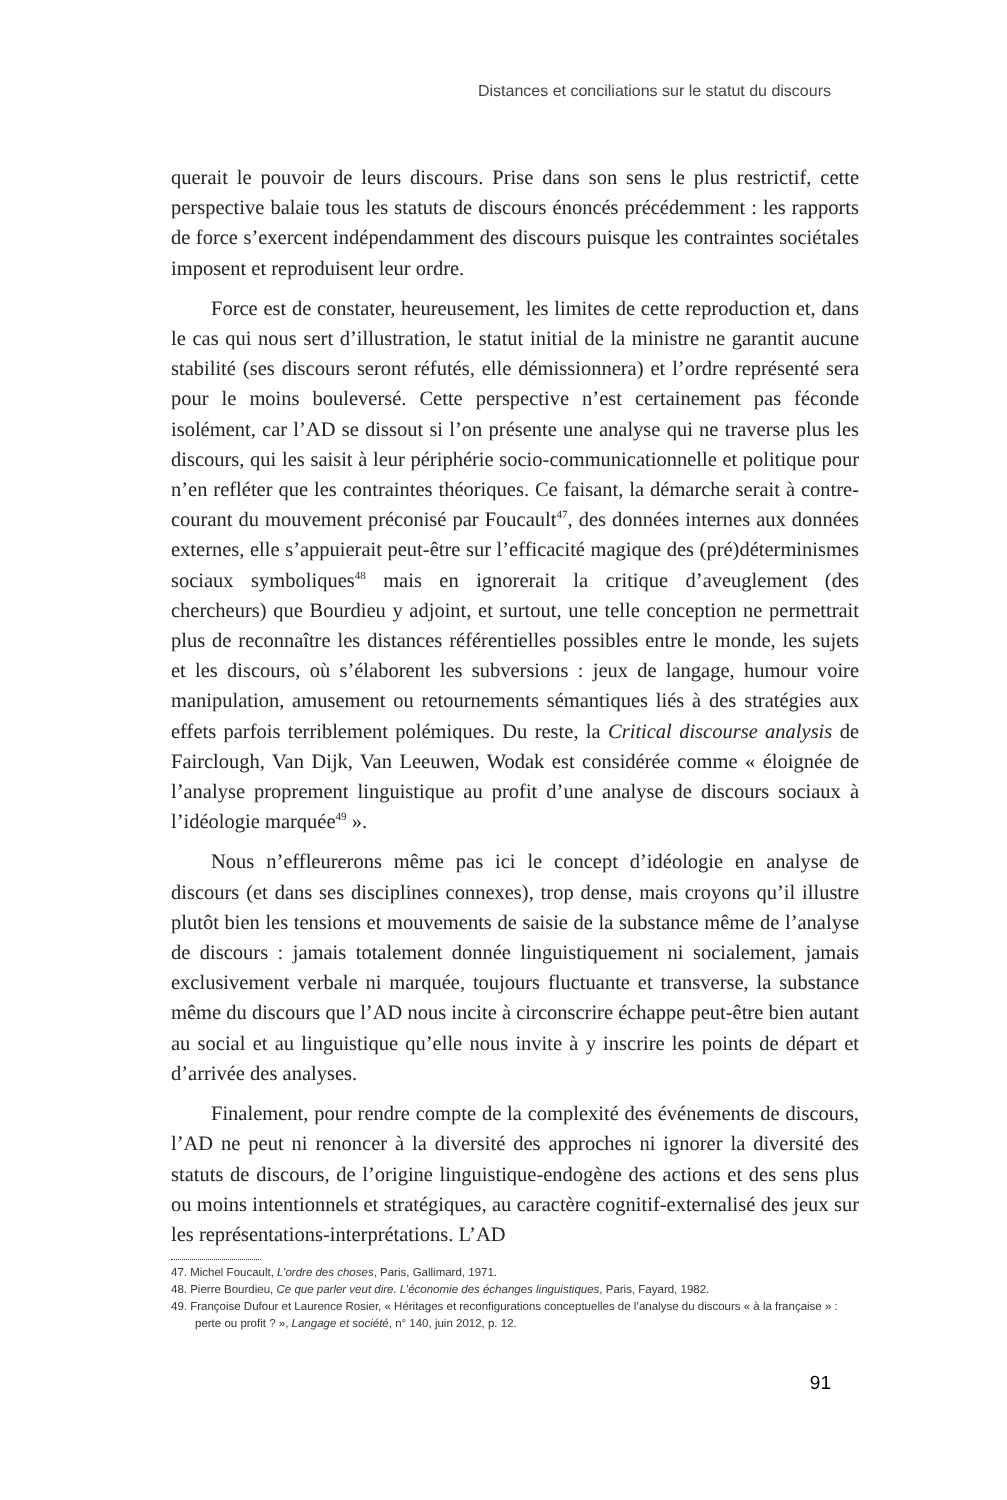Distances et conciliations sur le statut du discours
querait le pouvoir de leurs discours. Prise dans son sens le plus restrictif, cette perspective balaie tous les statuts de discours énoncés précédemment : les rapports de force s’exercent indépendamment des discours puisque les contraintes sociétales imposent et reproduisent leur ordre.
Force est de constater, heureusement, les limites de cette reproduction et, dans le cas qui nous sert d’illustration, le statut initial de la ministre ne garantit aucune stabilité (ses discours seront réfutés, elle démissionnera) et l’ordre représenté sera pour le moins bouleversé. Cette perspective n’est certainement pas féconde isolément, car l’AD se dissout si l’on présente une analyse qui ne traverse plus les discours, qui les saisit à leur périphérie socio-communicationnelle et politique pour n’en refléter que les contraintes théoriques. Ce faisant, la démarche serait à contre-courant du mouvement préconisé par Foucault<sup>47</sup>, des données internes aux données externes, elle s’appuierait peut-être sur l’efficacité magique des (pré)déterminismes sociaux symboliques<sup>48</sup> mais en ignorerait la critique d’aveuglement (des chercheurs) que Bourdieu y adjoint, et surtout, une telle conception ne permettrait plus de reconnaître les distances référentielles possibles entre le monde, les sujets et les discours, où s’élaborent les subversions : jeux de langage, humour voire manipulation, amusement ou retournements sémantiques liés à des stratégies aux effets parfois terriblement polémiques. Du reste, la Critical discourse analysis de Fairclough, Van Dijk, Van Leeuwen, Wodak est considérée comme « éloignée de l’analyse proprement linguistique au profit d’une analyse de discours sociaux à l’idéologie marquée<sup>49</sup> ».
Nous n’effleurerons même pas ici le concept d’idéologie en analyse de discours (et dans ses disciplines connexes), trop dense, mais croyons qu’il illustre plutôt bien les tensions et mouvements de saisie de la substance même de l’analyse de discours : jamais totalement donnée linguistiquement ni socialement, jamais exclusivement verbale ni marquée, toujours fluctuante et transverse, la substance même du discours que l’AD nous incite à circonscrire échappe peut-être bien autant au social et au linguistique qu’elle nous invite à y inscrire les points de départ et d’arrivée des analyses.
Finalement, pour rendre compte de la complexité des événements de discours, l’AD ne peut ni renoncer à la diversité des approches ni ignorer la diversité des statuts de discours, de l’origine linguistique-endogène des actions et des sens plus ou moins intentionnels et stratégiques, au caractère cognitif-externalisé des jeux sur les représentations-interprétations. L’AD
47. Michel Foucault, L’ordre des choses, Paris, Gallimard, 1971.
48. Pierre Bourdieu, Ce que parler veut dire. L’économie des échanges linguistiques, Paris, Fayard, 1982.
49. Françoise Dufour et Laurence Rosier, « Héritages et reconfigurations conceptuelles de l’analyse du discours « à la française » : perte ou profit ? », Langage et société, n° 140, juin 2012, p. 12.
91